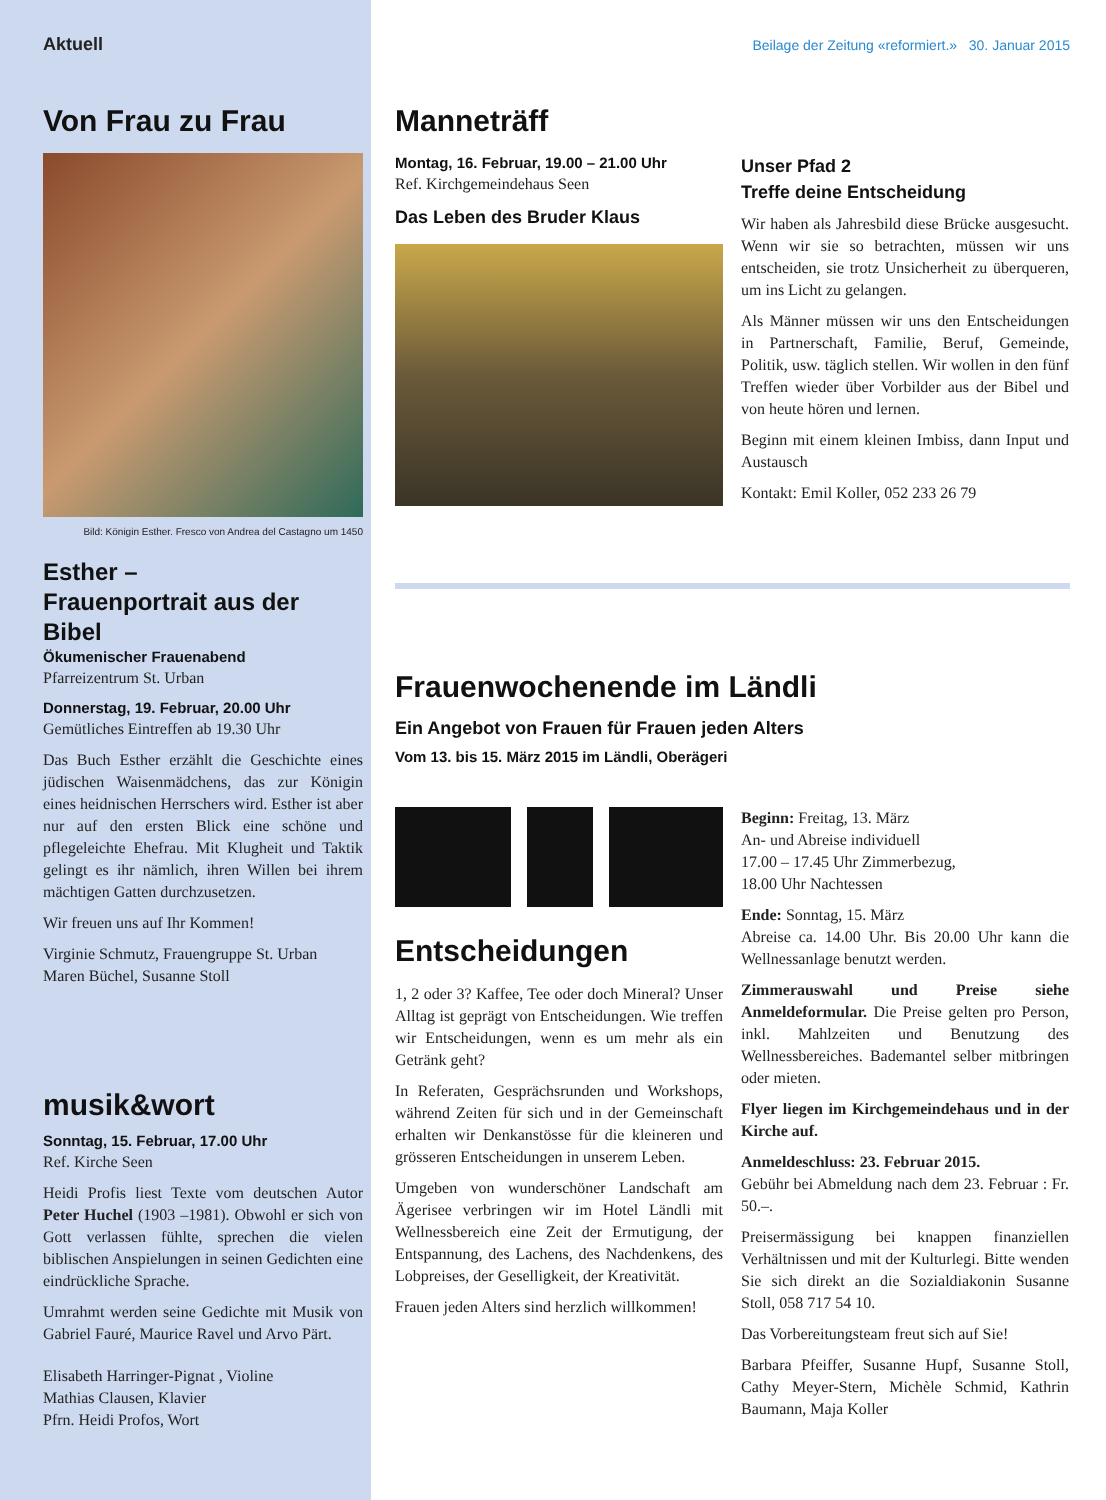Aktuell
Von Frau zu Frau
Bild: Königin Esther. Fresco von Andrea del Castagno um 1450
Esther –
Frauenportrait aus der Bibel
Ökumenischer Frauenabend
Pfarreizentrum St. Urban
Donnerstag, 19. Februar, 20.00 Uhr
Gemütliches Eintreffen ab 19.30 Uhr
Das Buch Esther erzählt die Geschichte eines jüdischen Waisenmädchens, das zur Königin eines heidnischen Herrschers wird. Esther ist aber nur auf den ersten Blick eine schöne und pflegeleichte Ehefrau. Mit Klugheit und Taktik gelingt es ihr nämlich, ihren Willen bei ihrem mächtigen Gatten durchzusetzen.
Wir freuen uns auf Ihr Kommen!
Virginie Schmutz, Frauengruppe St. Urban
Maren Büchel, Susanne Stoll
musik&wort
Sonntag, 15. Februar, 17.00 Uhr
Ref. Kirche Seen
Heidi Profis liest Texte vom deutschen Autor Peter Huchel (1903 –1981). Obwohl er sich von Gott verlassen fühlte, sprechen die vielen biblischen Anspielungen in seinen Gedichten eine eindrückliche Sprache.
Umrahmt werden seine Gedichte mit Musik von Gabriel Fauré, Maurice Ravel und Arvo Pärt.
Elisabeth Harringer-Pignat , Violine
Mathias Clausen, Klavier
Pfrn. Heidi Profos, Wort
Beilage der Zeitung «reformiert.» 30. Januar 2015
Manneträff
Montag, 16. Februar, 19.00 – 21.00 Uhr
Ref. Kirchgemeindehaus Seen
Das Leben des Bruder Klaus
Unser Pfad 2
Treffe deine Entscheidung
Wir haben als Jahresbild diese Brücke ausgesucht. Wenn wir sie so betrachten, müssen wir uns entscheiden, sie trotz Unsicherheit zu überqueren, um ins Licht zu gelangen.
Als Männer müssen wir uns den Entscheidungen in Partnerschaft, Familie, Beruf, Gemeinde, Politik, usw. täglich stellen. Wir wollen in den fünf Treffen wieder über Vorbilder aus der Bibel und von heute hören und lernen.
Beginn mit einem kleinen Imbiss, dann Input und Austausch
Kontakt: Emil Koller, 052 233 26 79
Frauenwochenende im Ländli
Ein Angebot von Frauen für Frauen jeden Alters
Vom 13. bis 15. März 2015 im Ländli, Oberägeri
Entscheidungen
1, 2 oder 3? Kaffee, Tee oder doch Mineral? Unser Alltag ist geprägt von Entscheidungen. Wie treffen wir Entscheidungen, wenn es um mehr als ein Getränk geht?
In Referaten, Gesprächsrunden und Workshops, während Zeiten für sich und in der Gemeinschaft erhalten wir Denkanstösse für die kleineren und grösseren Entscheidungen in unserem Leben.
Umgeben von wunderschöner Landschaft am Ägerisee verbringen wir im Hotel Ländli mit Wellnessbereich eine Zeit der Ermutigung, der Entspannung, des Lachens, des Nachdenkens, des Lobpreises, der Geselligkeit, der Kreativität.
Frauen jeden Alters sind herzlich willkommen!
Beginn: Freitag, 13. März
An- und Abreise individuell
17.00 – 17.45 Uhr Zimmerbezug,
18.00 Uhr Nachtessen
Ende: Sonntag, 15. März
Abreise ca. 14.00 Uhr. Bis 20.00 Uhr kann die Wellnessanlage benutzt werden.
Zimmerauswahl und Preise siehe Anmeldeformular. Die Preise gelten pro Person, inkl. Mahlzeiten und Benutzung des Wellnessbereiches. Bademantel selber mitbringen oder mieten.
Flyer liegen im Kirchgemeindehaus und in der Kirche auf.
Anmeldeschluss: 23. Februar 2015.
Gebühr bei Abmeldung nach dem 23. Februar : Fr. 50.–.
Preisermässigung bei knappen finanziellen Verhältnissen und mit der Kulturlegi. Bitte wenden Sie sich direkt an die Sozialdiakonin Susanne Stoll, 058 717 54 10.
Das Vorbereitungsteam freut sich auf Sie!
Barbara Pfeiffer, Susanne Hupf, Susanne Stoll, Cathy Meyer-Stern, Michèle Schmid, Kathrin Baumann, Maja Koller